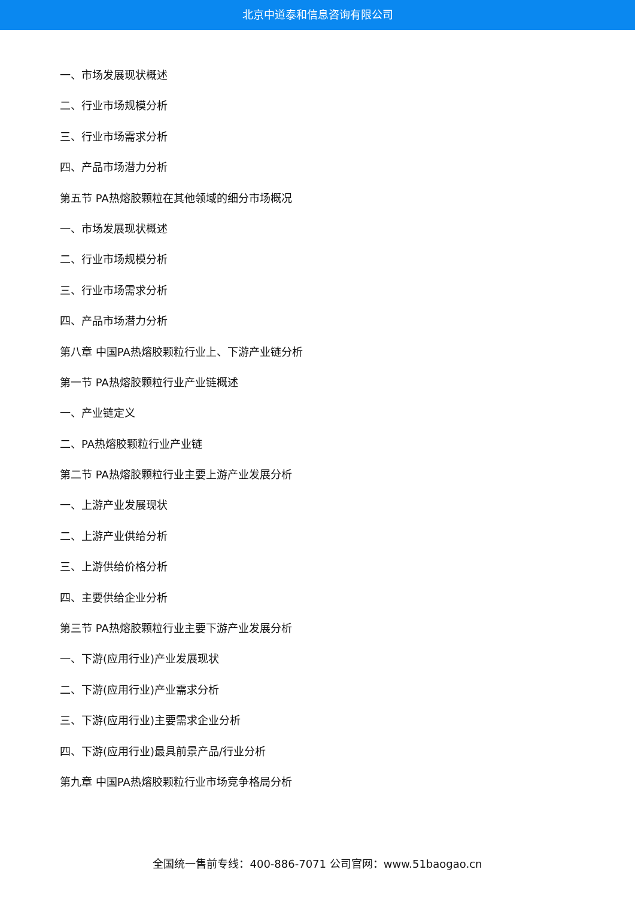北京中道泰和信息咨询有限公司
一、市场发展现状概述
二、行业市场规模分析
三、行业市场需求分析
四、产品市场潜力分析
第五节 PA热熔胶颗粒在其他领域的细分市场概况
一、市场发展现状概述
二、行业市场规模分析
三、行业市场需求分析
四、产品市场潜力分析
第八章 中国PA热熔胶颗粒行业上、下游产业链分析
第一节 PA热熔胶颗粒行业产业链概述
一、产业链定义
二、PA热熔胶颗粒行业产业链
第二节 PA热熔胶颗粒行业主要上游产业发展分析
一、上游产业发展现状
二、上游产业供给分析
三、上游供给价格分析
四、主要供给企业分析
第三节 PA热熔胶颗粒行业主要下游产业发展分析
一、下游(应用行业)产业发展现状
二、下游(应用行业)产业需求分析
三、下游(应用行业)主要需求企业分析
四、下游(应用行业)最具前景产品/行业分析
第九章 中国PA热熔胶颗粒行业市场竞争格局分析
全国统一售前专线：400-886-7071 公司官网：www.51baogao.cn